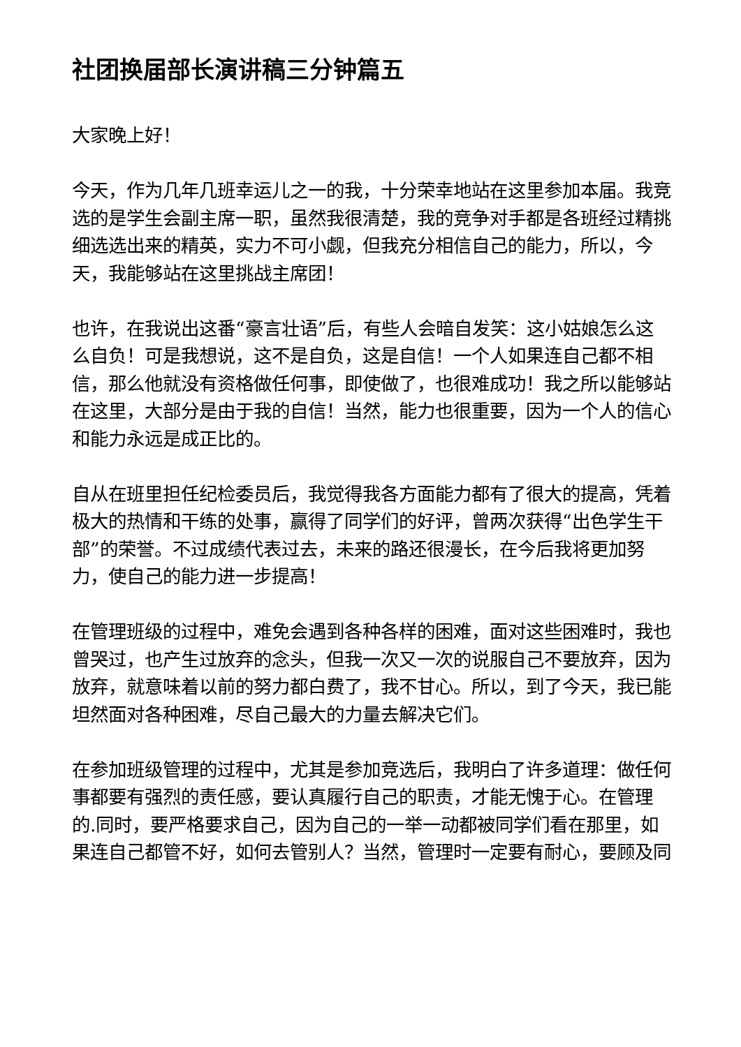社团换届部长演讲稿三分钟篇五
大家晚上好！
今天，作为几年几班幸运儿之一的我，十分荣幸地站在这里参加本届。我竞选的是学生会副主席一职，虽然我很清楚，我的竞争对手都是各班经过精挑细选选出来的精英，实力不可小觑，但我充分相信自己的能力，所以，今天，我能够站在这里挑战主席团！
也许，在我说出这番“豪言壮语”后，有些人会暗自发笑：这小姑娘怎么这么自负！可是我想说，这不是自负，这是自信！一个人如果连自己都不相信，那么他就没有资格做任何事，即使做了，也很难成功！我之所以能够站在这里，大部分是由于我的自信！当然，能力也很重要，因为一个人的信心和能力永远是成正比的。
自从在班里担任纪检委员后，我觉得我各方面能力都有了很大的提高，凭着极大的热情和干练的处事，赢得了同学们的好评，曾两次获得“出色学生干部”的荣誉。不过成绩代表过去，未来的路还很漫长，在今后我将更加努力，使自己的能力进一步提高！
在管理班级的过程中，难免会遇到各种各样的困难，面对这些困难时，我也曾哭过，也产生过放弃的念头，但我一次又一次的说服自己不要放弃，因为放弃，就意味着以前的努力都白费了，我不甘心。所以，到了今天，我已能坦然面对各种困难，尽自己最大的力量去解决它们。
在参加班级管理的过程中，尤其是参加竞选后，我明白了许多道理：做任何事都要有强烈的责任感，要认真履行自己的职责，才能无愧于心。在管理的.同时，要严格要求自己，因为自己的一举一动都被同学们看在那里，如果连自己都管不好，如何去管别人？当然，管理时一定要有耐心，要顾及同